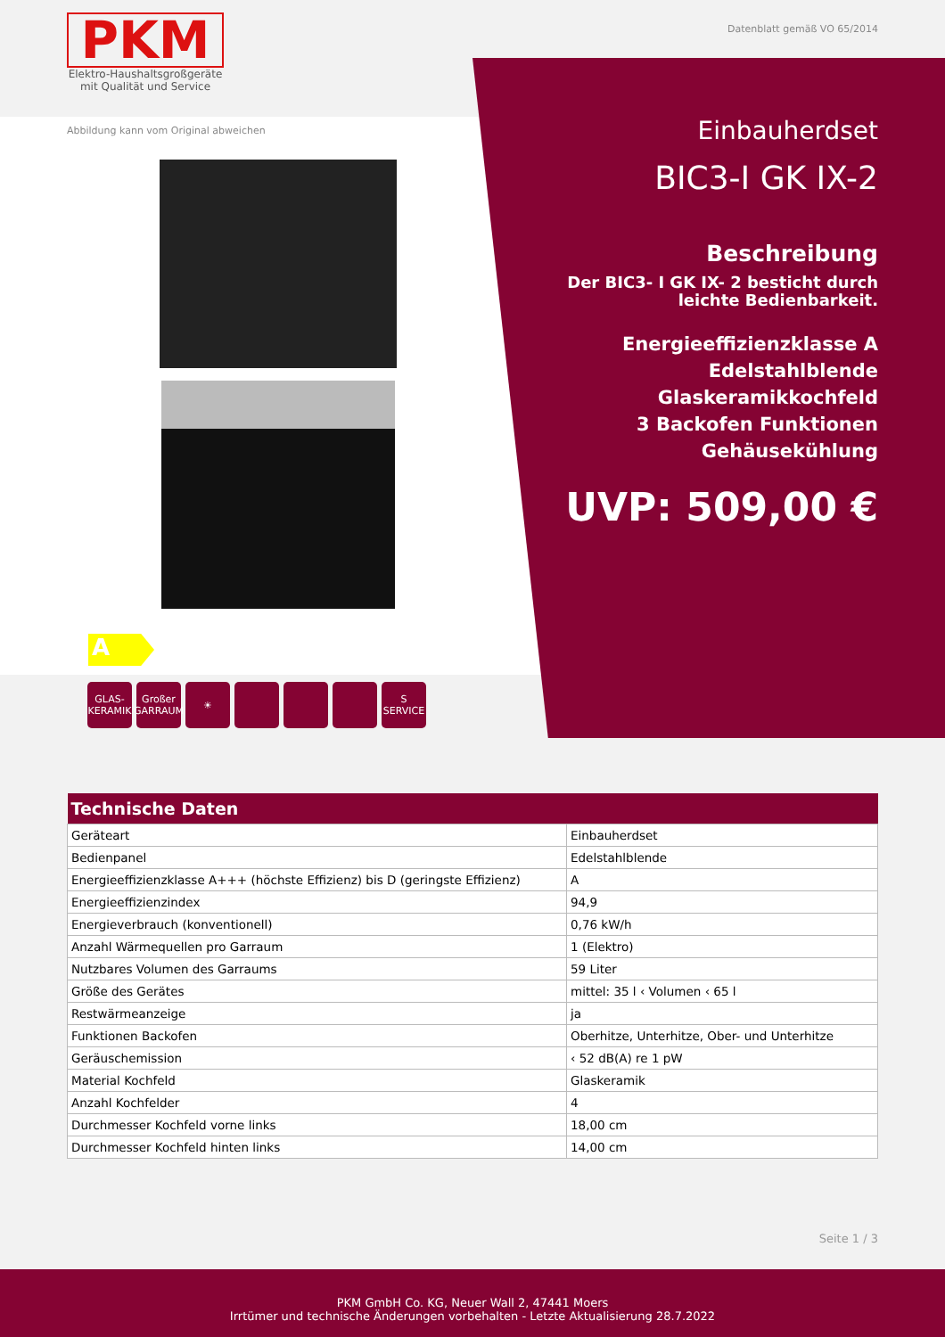PKM
Elektro-Haushaltsgroßgeräte
mit Qualität und Service
Datenblatt gemäß VO 65/2014
Abbildung kann vom Original abweichen
A
GLAS-
KERAMIK
Großer
GARRAUM
☀ S
SERVICE
Einbauherdset
BIC3-I GK IX-2
Beschreibung
Der BIC3- I GK IX- 2 besticht durch leichte Bedienbarkeit.
Energieeffizienzklasse A
Edelstahlblende
Glaskeramikkochfeld
3 Backofen Funktionen
Gehäusekühlung
UVP: 509,00 €
| Technische Daten | |
| --- | --- |
| Geräteart | Einbauherdset |
| Bedienpanel | Edelstahlblende |
| Energieeffizienzklasse A+++ (höchste Effizienz) bis D (geringste Effizienz) | A |
| Energieeffizienzindex | 94,9 |
| Energieverbrauch (konventionell) | 0,76 kW/h |
| Anzahl Wärmequellen pro Garraum | 1 (Elektro) |
| Nutzbares Volumen des Garraums | 59 Liter |
| Größe des Gerätes | mittel: 35 l ‹ Volumen ‹ 65 l |
| Restwärmeanzeige | ja |
| Funktionen Backofen | Oberhitze, Unterhitze, Ober- und Unterhitze |
| Geräuschemission | ‹ 52 dB(A) re 1 pW |
| Material Kochfeld | Glaskeramik |
| Anzahl Kochfelder | 4 |
| Durchmesser Kochfeld vorne links | 18,00 cm |
| Durchmesser Kochfeld hinten links | 14,00 cm |
Seite 1 / 3
PKM GmbH Co. KG, Neuer Wall 2, 47441 Moers
Irrtümer und technische Änderungen vorbehalten - Letzte Aktualisierung 28.7.2022